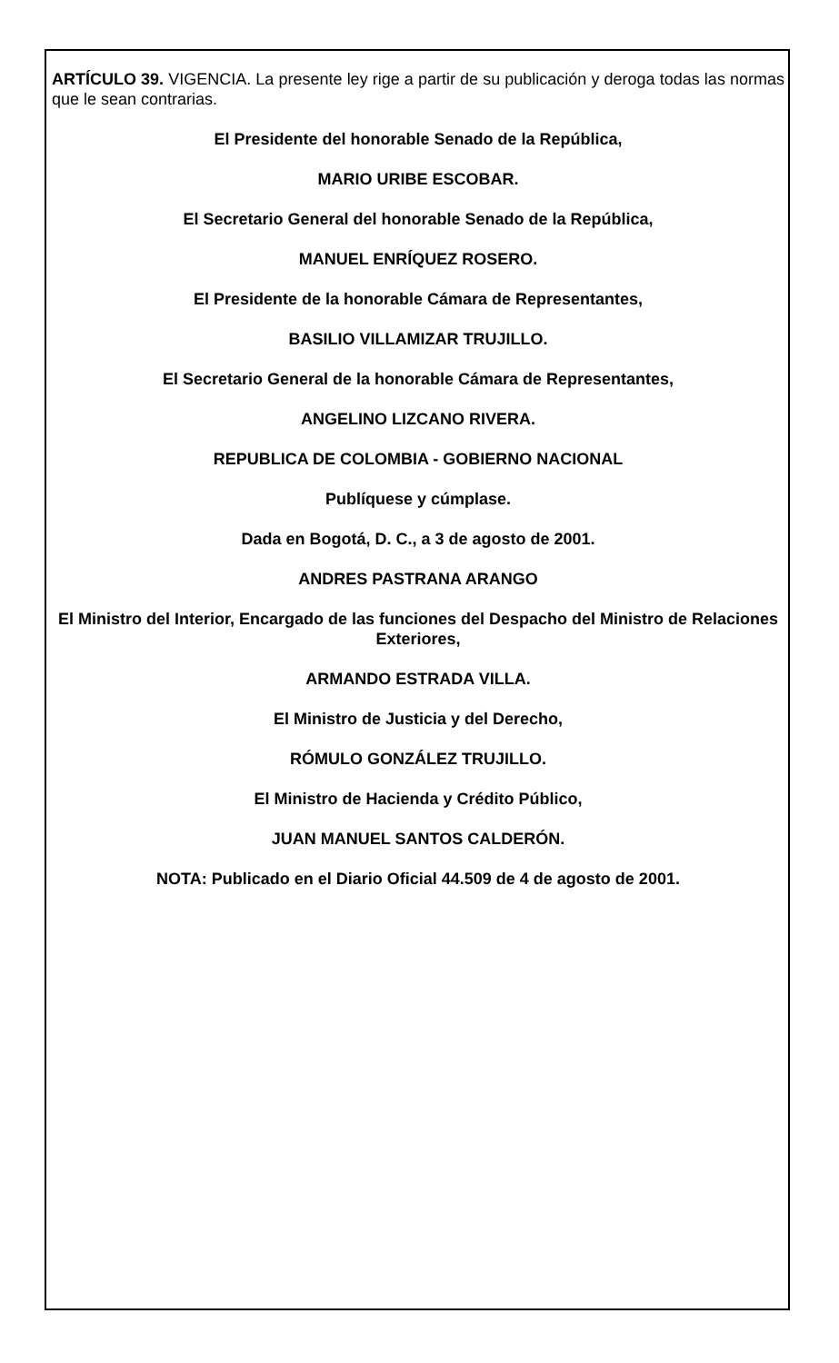ARTÍCULO 39. VIGENCIA. La presente ley rige a partir de su publicación y deroga todas las normas que le sean contrarias.
El Presidente del honorable Senado de la República,
MARIO URIBE ESCOBAR.
El Secretario General del honorable Senado de la República,
MANUEL ENRÍQUEZ ROSERO.
El Presidente de la honorable Cámara de Representantes,
BASILIO VILLAMIZAR TRUJILLO.
El Secretario General de la honorable Cámara de Representantes,
ANGELINO LIZCANO RIVERA.
REPUBLICA DE COLOMBIA - GOBIERNO NACIONAL
Publíquese y cúmplase.
Dada en Bogotá, D. C., a 3 de agosto de 2001.
ANDRES PASTRANA ARANGO
El Ministro del Interior, Encargado de las funciones del Despacho del Ministro de Relaciones Exteriores,
ARMANDO ESTRADA VILLA.
El Ministro de Justicia y del Derecho,
RÓMULO GONZÁLEZ TRUJILLO.
El Ministro de Hacienda y Crédito Público,
JUAN MANUEL SANTOS CALDERÓN.
NOTA: Publicado en el Diario Oficial 44.509 de 4 de agosto de 2001.